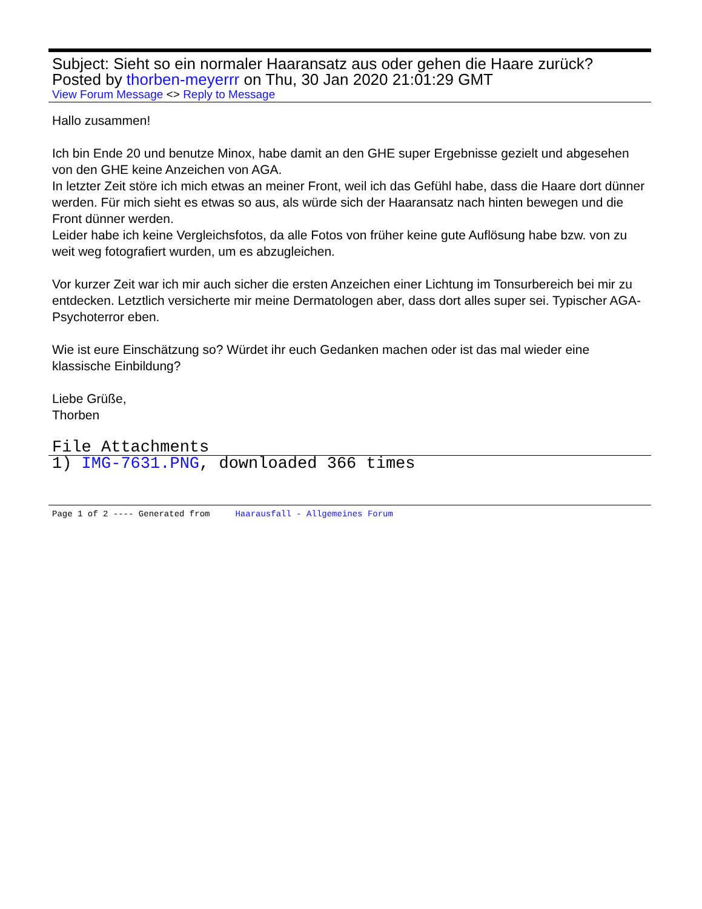Subject: Sieht so ein normaler Haaransatz aus oder gehen die Haare zurück?
Posted by thorben-meyerrr on Thu, 30 Jan 2020 21:01:29 GMT
View Forum Message <> Reply to Message
Hallo zusammen!
Ich bin Ende 20 und benutze Minox, habe damit an den GHE super Ergebnisse gezielt und abgesehen von den GHE keine Anzeichen von AGA.
In letzter Zeit störe ich mich etwas an meiner Front, weil ich das Gefühl habe, dass die Haare dort dünner werden. Für mich sieht es etwas so aus, als würde sich der Haaransatz nach hinten bewegen und die Front dünner werden.
Leider habe ich keine Vergleichsfotos, da alle Fotos von früher keine gute Auflösung habe bzw. von zu weit weg fotografiert wurden, um es abzugleichen.
Vor kurzer Zeit war ich mir auch sicher die ersten Anzeichen einer Lichtung im Tonsurbereich bei mir zu entdecken. Letztlich versicherte mir meine Dermatologen aber, dass dort alles super sei. Typischer AGA-Psychoterror eben.
Wie ist eure Einschätzung so? Würdet ihr euch Gedanken machen oder ist das mal wieder eine klassische Einbildung?
Liebe Grüße,
Thorben
File Attachments
1) IMG-7631.PNG, downloaded 366 times
Page 1 of 2 ---- Generated from Haarausfall - Allgemeines Forum